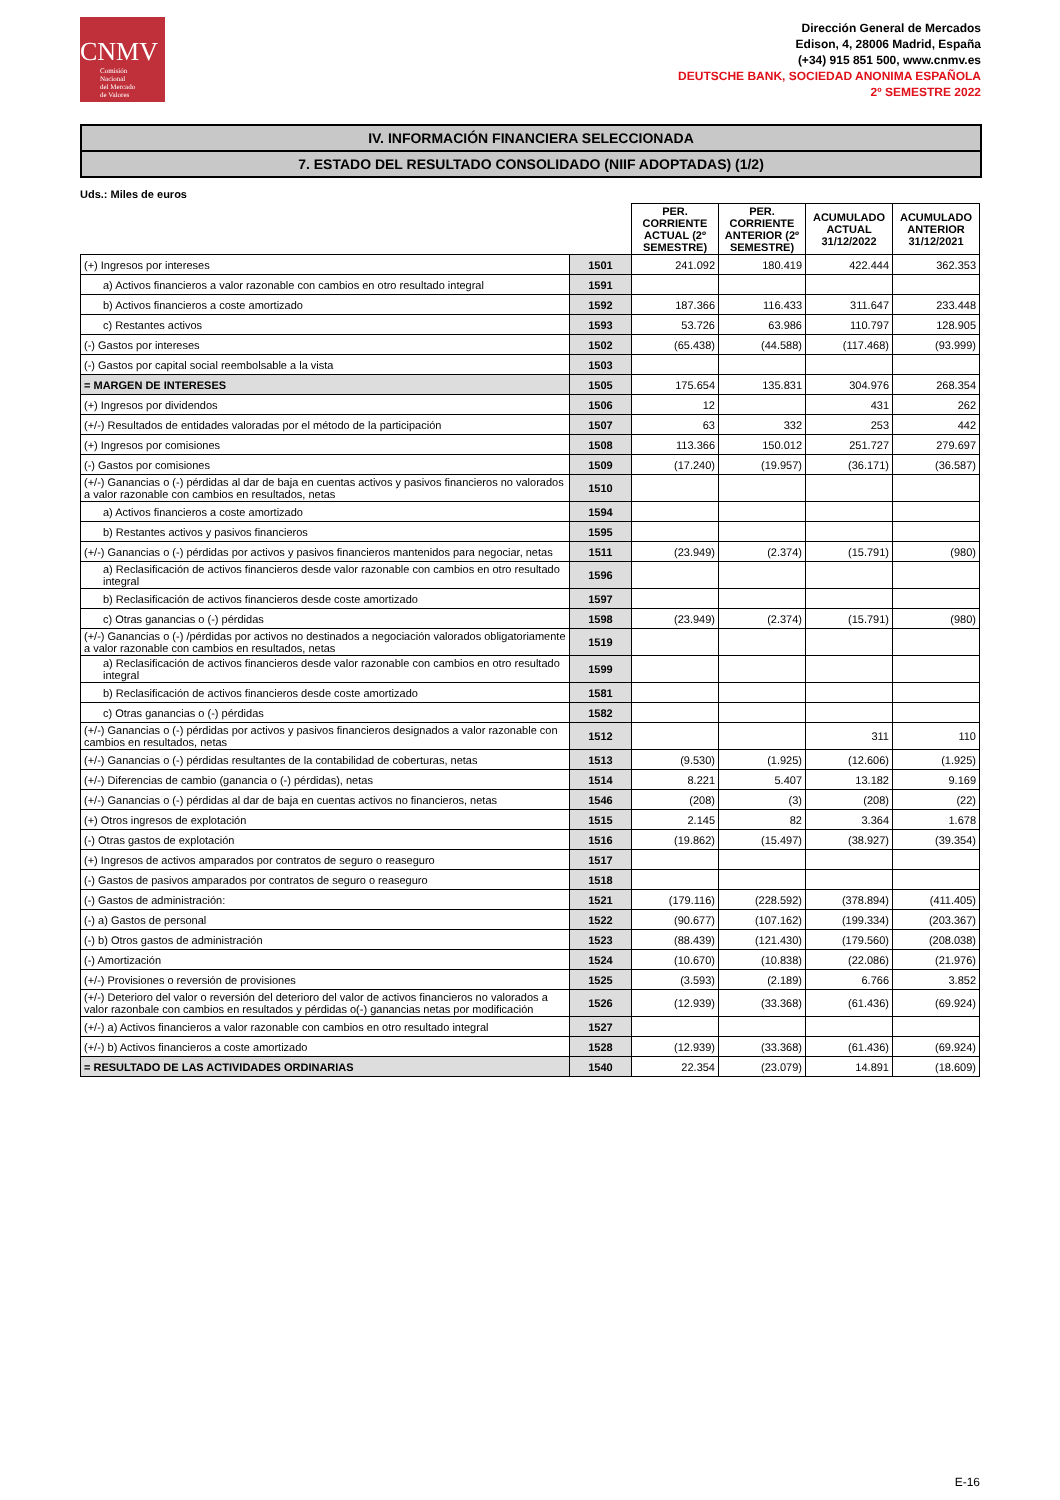CNMV
Comisión
Nacional
del Mercado
de Valores
Dirección General de Mercados
Edison, 4, 28006 Madrid, España
(+34) 915 851 500, www.cnmv.es
DEUTSCHE BANK, SOCIEDAD ANONIMA ESPAÑOLA
2º SEMESTRE 2022
IV. INFORMACIÓN FINANCIERA SELECCIONADA
7. ESTADO DEL RESULTADO CONSOLIDADO (NIIF ADOPTADAS) (1/2)
Uds.: Miles de euros
| | | PER. CORRIENTE ACTUAL (2º SEMESTRE) | PER. CORRIENTE ANTERIOR (2º SEMESTRE) | ACUMULADO ACTUAL 31/12/2022 | ACUMULADO ANTERIOR 31/12/2021 |
| --- | --- | --- | --- | --- | --- |
| (+) Ingresos por intereses | 1501 | 241.092 | 180.419 | 422.444 | 362.353 |
| a) Activos financieros a valor razonable con cambios en otro resultado integral | 1591 | | | | |
| b) Activos financieros a coste amortizado | 1592 | 187.366 | 116.433 | 311.647 | 233.448 |
| c) Restantes activos | 1593 | 53.726 | 63.986 | 110.797 | 128.905 |
| (-) Gastos por intereses | 1502 | (65.438) | (44.588) | (117.468) | (93.999) |
| (-) Gastos por capital social reembolsable a la vista | 1503 | | | | |
| = MARGEN DE INTERESES | 1505 | 175.654 | 135.831 | 304.976 | 268.354 |
| (+) Ingresos por dividendos | 1506 | 12 | | 431 | 262 |
| (+/-) Resultados de entidades valoradas por el método de la participación | 1507 | 63 | 332 | 253 | 442 |
| (+) Ingresos por comisiones | 1508 | 113.366 | 150.012 | 251.727 | 279.697 |
| (-) Gastos por comisiones | 1509 | (17.240) | (19.957) | (36.171) | (36.587) |
| (+/-) Ganancias o (-) pérdidas al dar de baja en cuentas activos y pasivos financieros no valorados a valor razonable con cambios en resultados, netas | 1510 | | | | |
| a) Activos financieros a coste amortizado | 1594 | | | | |
| b) Restantes activos y pasivos financieros | 1595 | | | | |
| (+/-) Ganancias o (-) pérdidas por activos y pasivos financieros mantenidos para negociar, netas | 1511 | (23.949) | (2.374) | (15.791) | (980) |
| a) Reclasificación de activos financieros desde valor razonable con cambios en otro resultado integral | 1596 | | | | |
| b) Reclasificación de activos financieros desde coste amortizado | 1597 | | | | |
| c) Otras ganancias o (-) pérdidas | 1598 | (23.949) | (2.374) | (15.791) | (980) |
| (+/-) Ganancias o (-) /pérdidas por activos no destinados a negociación valorados obligatoriamente a valor razonable con cambios en resultados, netas | 1519 | | | | |
| a) Reclasificación de activos financieros desde valor razonable con cambios en otro resultado integral | 1599 | | | | |
| b) Reclasificación de activos financieros desde coste amortizado | 1581 | | | | |
| c) Otras ganancias o (-) pérdidas | 1582 | | | | |
| (+/-) Ganancias o (-) pérdidas por activos y pasivos financieros designados a valor razonable con cambios en resultados, netas | 1512 | | | 311 | 110 |
| (+/-) Ganancias o (-) pérdidas resultantes de la contabilidad de coberturas, netas | 1513 | (9.530) | (1.925) | (12.606) | (1.925) |
| (+/-) Diferencias de cambio (ganancia o (-) pérdidas), netas | 1514 | 8.221 | 5.407 | 13.182 | 9.169 |
| (+/-) Ganancias o (-) pérdidas al dar de baja en cuentas activos no financieros, netas | 1546 | (208) | (3) | (208) | (22) |
| (+) Otros ingresos de explotación | 1515 | 2.145 | 82 | 3.364 | 1.678 |
| (-) Otras gastos de explotación | 1516 | (19.862) | (15.497) | (38.927) | (39.354) |
| (+) Ingresos de activos amparados por contratos de seguro o reaseguro | 1517 | | | | |
| (-) Gastos de pasivos amparados por contratos de seguro o reaseguro | 1518 | | | | |
| (-) Gastos de administración: | 1521 | (179.116) | (228.592) | (378.894) | (411.405) |
| (-) a) Gastos de personal | 1522 | (90.677) | (107.162) | (199.334) | (203.367) |
| (-) b) Otros gastos de administración | 1523 | (88.439) | (121.430) | (179.560) | (208.038) |
| (-) Amortización | 1524 | (10.670) | (10.838) | (22.086) | (21.976) |
| (+/-) Provisiones o reversión de provisiones | 1525 | (3.593) | (2.189) | 6.766 | 3.852 |
| (+/-) Deterioro del valor o reversión del deterioro del valor de activos financieros no valorados a valor razonbale con cambios en resultados y pérdidas o(-) ganancias netas por modificación | 1526 | (12.939) | (33.368) | (61.436) | (69.924) |
| (+/-) a) Activos financieros a valor razonable con cambios en otro resultado integral | 1527 | | | | |
| (+/-) b) Activos financieros a coste amortizado | 1528 | (12.939) | (33.368) | (61.436) | (69.924) |
| = RESULTADO DE LAS ACTIVIDADES ORDINARIAS | 1540 | 22.354 | (23.079) | 14.891 | (18.609) |
E-16